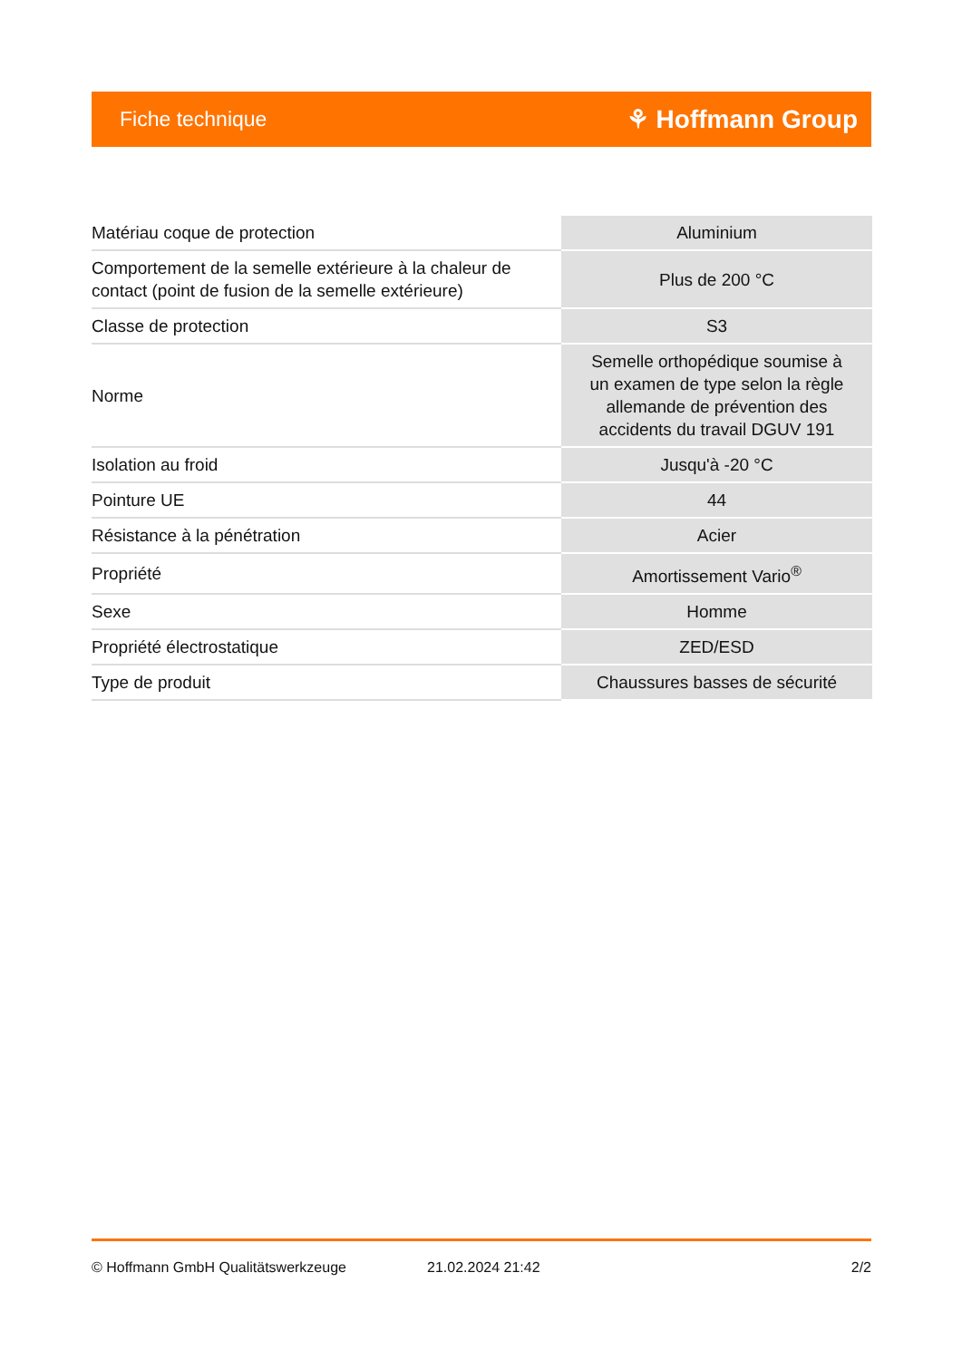Fiche technique ⚘ Hoffmann Group
| Matériau coque de protection | Aluminium |
| Comportement de la semelle extérieure à la chaleur de contact (point de fusion de la semelle extérieure) | Plus de 200 °C |
| Classe de protection | S3 |
| Norme | Semelle orthopédique soumise à un examen de type selon la règle allemande de prévention des accidents du travail DGUV 191 |
| Isolation au froid | Jusqu'à -20 °C |
| Pointure UE | 44 |
| Résistance à la pénétration | Acier |
| Propriété | Amortissement Vario<sup>®</sup> |
| Sexe | Homme |
| Propriété électrostatique | ZED/ESD |
| Type de produit | Chaussures basses de sécurité |
© Hoffmann GmbH Qualitätswerkzeuge 21.02.2024 21:42 2/2